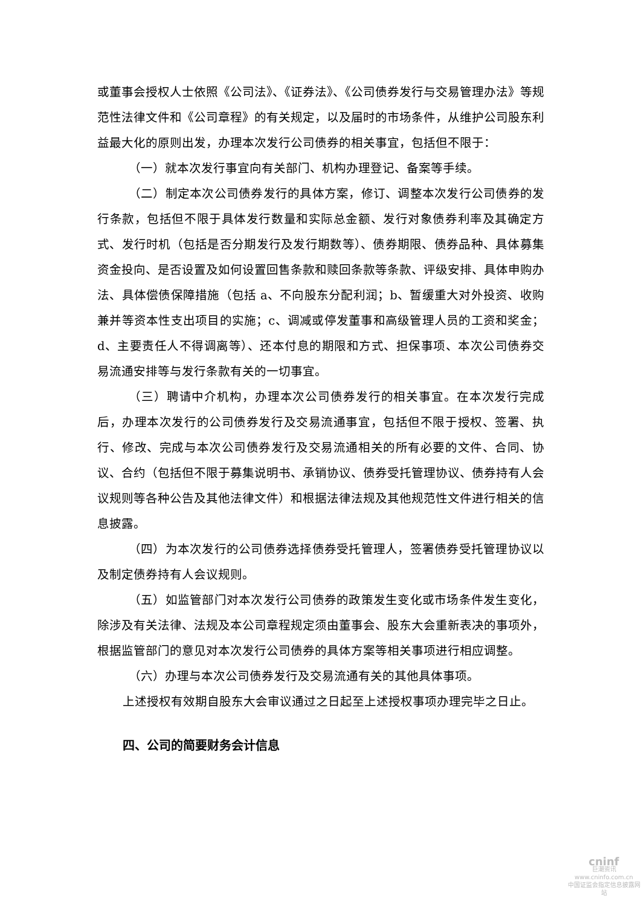或董事会授权人士依照《公司法》、《证券法》、《公司债券发行与交易管理办法》等规范性法律文件和《公司章程》的有关规定，以及届时的市场条件，从维护公司股东利益最大化的原则出发，办理本次发行公司债券的相关事宜，包括但不限于：
（一）就本次发行事宜向有关部门、机构办理登记、备案等手续。
（二）制定本次公司债券发行的具体方案，修订、调整本次发行公司债券的发行条款，包括但不限于具体发行数量和实际总金额、发行对象债券利率及其确定方式、发行时机（包括是否分期发行及发行期数等）、债券期限、债券品种、具体募集资金投向、是否设置及如何设置回售条款和赎回条款等条款、评级安排、具体申购办法、具体偿债保障措施（包括 a、不向股东分配利润；b、暂缓重大对外投资、收购兼并等资本性支出项目的实施；c、调减或停发董事和高级管理人员的工资和奖金；d、主要责任人不得调离等）、还本付息的期限和方式、担保事项、本次公司债券交易流通安排等与发行条款有关的一切事宜。
（三）聘请中介机构，办理本次公司债券发行的相关事宜。在本次发行完成后，办理本次发行的公司债券发行及交易流通事宜，包括但不限于授权、签署、执行、修改、完成与本次公司债券发行及交易流通相关的所有必要的文件、合同、协议、合约（包括但不限于募集说明书、承销协议、债券受托管理协议、债券持有人会议规则等各种公告及其他法律文件）和根据法律法规及其他规范性文件进行相关的信息披露。
（四）为本次发行的公司债券选择债券受托管理人，签署债券受托管理协议以及制定债券持有人会议规则。
（五）如监管部门对本次发行公司债券的政策发生变化或市场条件发生变化，除涉及有关法律、法规及本公司章程规定须由董事会、股东大会重新表决的事项外，根据监管部门的意见对本次发行公司债券的具体方案等相关事项进行相应调整。
（六）办理与本次公司债券发行及交易流通有关的其他具体事项。
上述授权有效期自股东大会审议通过之日起至上述授权事项办理完毕之日止。
四、公司的简要财务会计信息
cninf
巨潮资讯
www.cninfo.com.cn
中国证监会指定信息披露网站